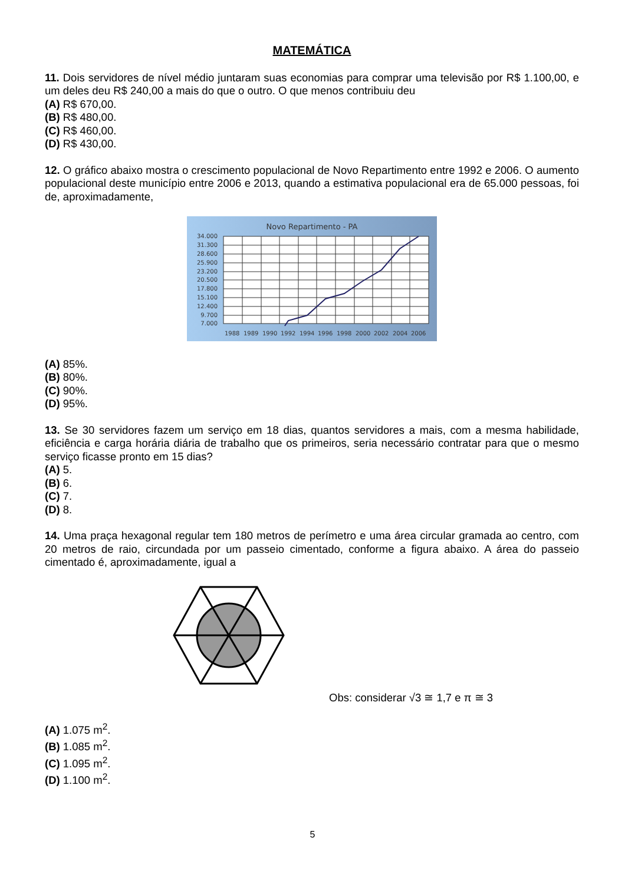MATEMÁTICA
11. Dois servidores de nível médio juntaram suas economias para comprar uma televisão por R$ 1.100,00, e um deles deu R$ 240,00 a mais do que o outro. O que menos contribuiu deu
(A) R$ 670,00.
(B) R$ 480,00.
(C) R$ 460,00.
(D) R$ 430,00.
12. O gráfico abaixo mostra o crescimento populacional de Novo Repartimento entre 1992 e 2006. O aumento populacional deste município entre 2006 e 2013, quando a estimativa populacional era de 65.000 pessoas, foi de, aproximadamente,
Novo Repartimento - PA
34.000
31.300
28.600
25.900
23.200
20.500
17.800
15.100
12.400
9.700
7.000
1988
1989
1990
1992
1994
1996
1998
2000
2002
2004
2006
(A) 85%.
(B) 80%.
(C) 90%.
(D) 95%.
13. Se 30 servidores fazem um serviço em 18 dias, quantos servidores a mais, com a mesma habilidade, eficiência e carga horária diária de trabalho que os primeiros, seria necessário contratar para que o mesmo serviço ficasse pronto em 15 dias?
(A) 5.
(B) 6.
(C) 7.
(D) 8.
14. Uma praça hexagonal regular tem 180 metros de perímetro e uma área circular gramada ao centro, com 20 metros de raio, circundada por um passeio cimentado, conforme a figura abaixo. A área do passeio cimentado é, aproximadamente, igual a
Obs: considerar √3 ≅ 1,7 e π ≅ 3
(A) 1.075 m<sup>2</sup>.
(B) 1.085 m<sup>2</sup>.
(C) 1.095 m<sup>2</sup>.
(D) 1.100 m<sup>2</sup>.
5